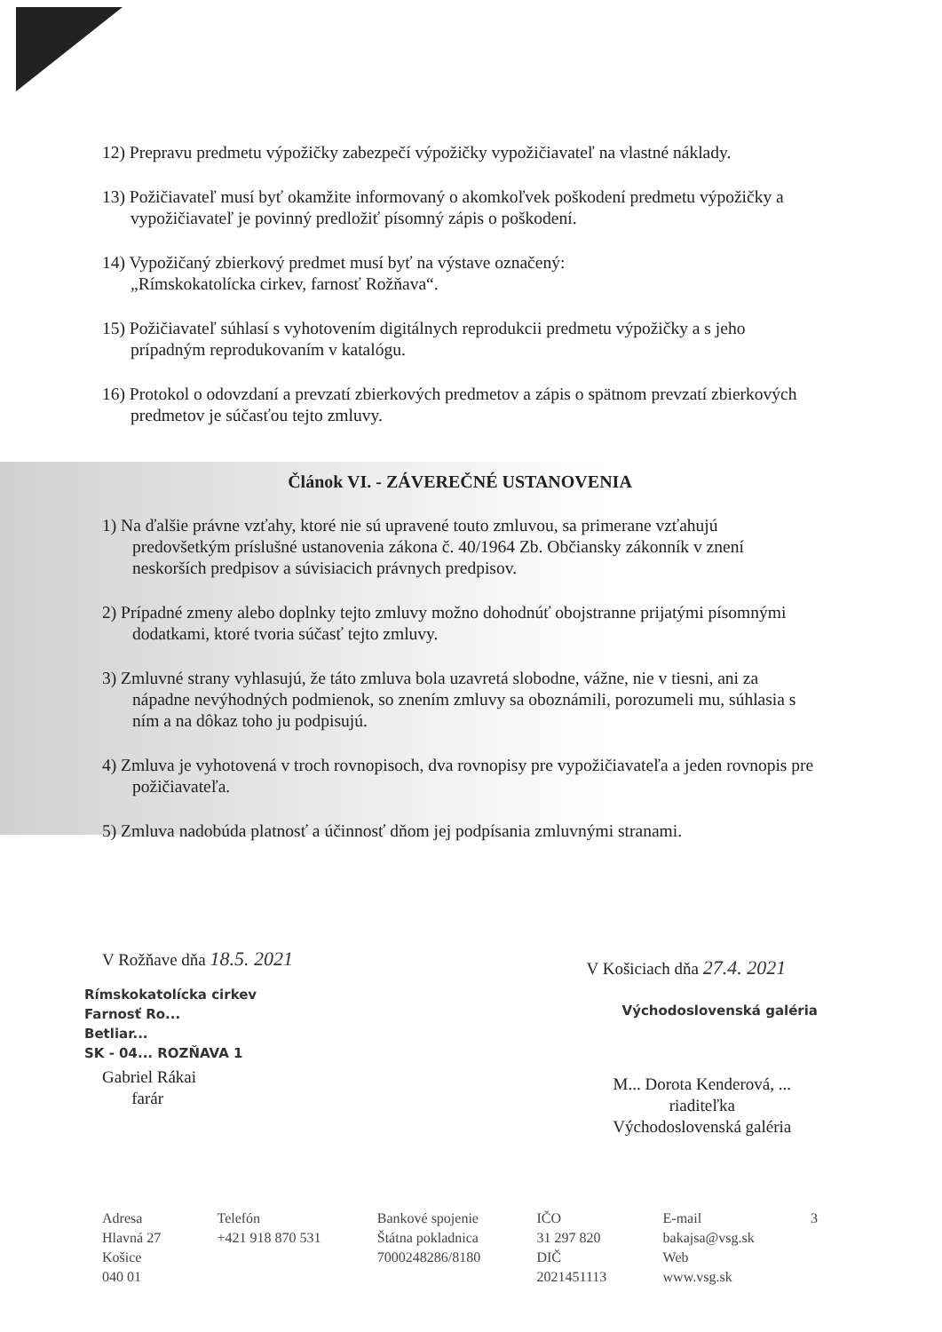12) Prepravu predmetu výpožičky zabezpečí výpožičky vypožičiavateľ na vlastné náklady.
13) Požičiavateľ musí byť okamžite informovaný o akomkoľvek poškodení predmetu výpožičky a vypožičiavateľ je povinný predložiť písomný zápis o poškodení.
14) Vypožičaný zbierkový predmet musí byť na výstave označený:
„Rímskokatolícka cirkev, farnosť Rožňava“.
15) Požičiavateľ súhlasí s vyhotovením digitálnych reprodukcii predmetu výpožičky a s jeho prípadným reprodukovaním v katalógu.
16) Protokol o odovzdaní a prevzatí zbierkových predmetov a zápis o spätnom prevzatí zbierkových predmetov je súčasťou tejto zmluvy.
Článok VI. - ZÁVEREČNÉ USTANOVENIA
1) Na ďalšie právne vzťahy, ktoré nie sú upravené touto zmluvou, sa primerane vzťahujú predovšetkým príslušné ustanovenia zákona č. 40/1964 Zb. Občiansky zákonník v znení neskorších predpisov a súvisiacich právnych predpisov.
2) Prípadné zmeny alebo doplnky tejto zmluvy možno dohodnúť obojstranne prijatými písomnými dodatkami, ktoré tvoria súčasť tejto zmluvy.
3) Zmluvné strany vyhlasujú, že táto zmluva bola uzavretá slobodne, vážne, nie v tiesni, ani za nápadne nevýhodných podmienok, so znením zmluvy sa oboznámili, porozumeli mu, súhlasia s ním a na dôkaz toho ju podpisujú.
4) Zmluva je vyhotovená v troch rovnopisoch, dva rovnopisy pre vypožičiavateľa a jeden rovnopis pre požičiavateľa.
5) Zmluva nadobúda platnosť a účinnosť dňom jej podpísania zmluvnými stranami.
V Rožňave dňa 18.5. 2021
Rímskokatolícka cirkev
Farnosť Ro...
Betliar...
SK - 04... ROZŇAVA 1
Gabriel Rákai
farár
V Košiciach dňa 27.4. 2021
Východoslovenská galéria
M... Dorota Kenderová, ...
riaditeľka
Východoslovenská galéria
Adresa
Hlavná 27
Košice
040 01
Telefón
+421 918 870 531
Bankové spojenie
Štátna pokladnica
7000248286/8180
IČO
31 297 820
DIČ
2021451113
E-mail
bakajsa@vsg.sk
Web
www.vsg.sk
3